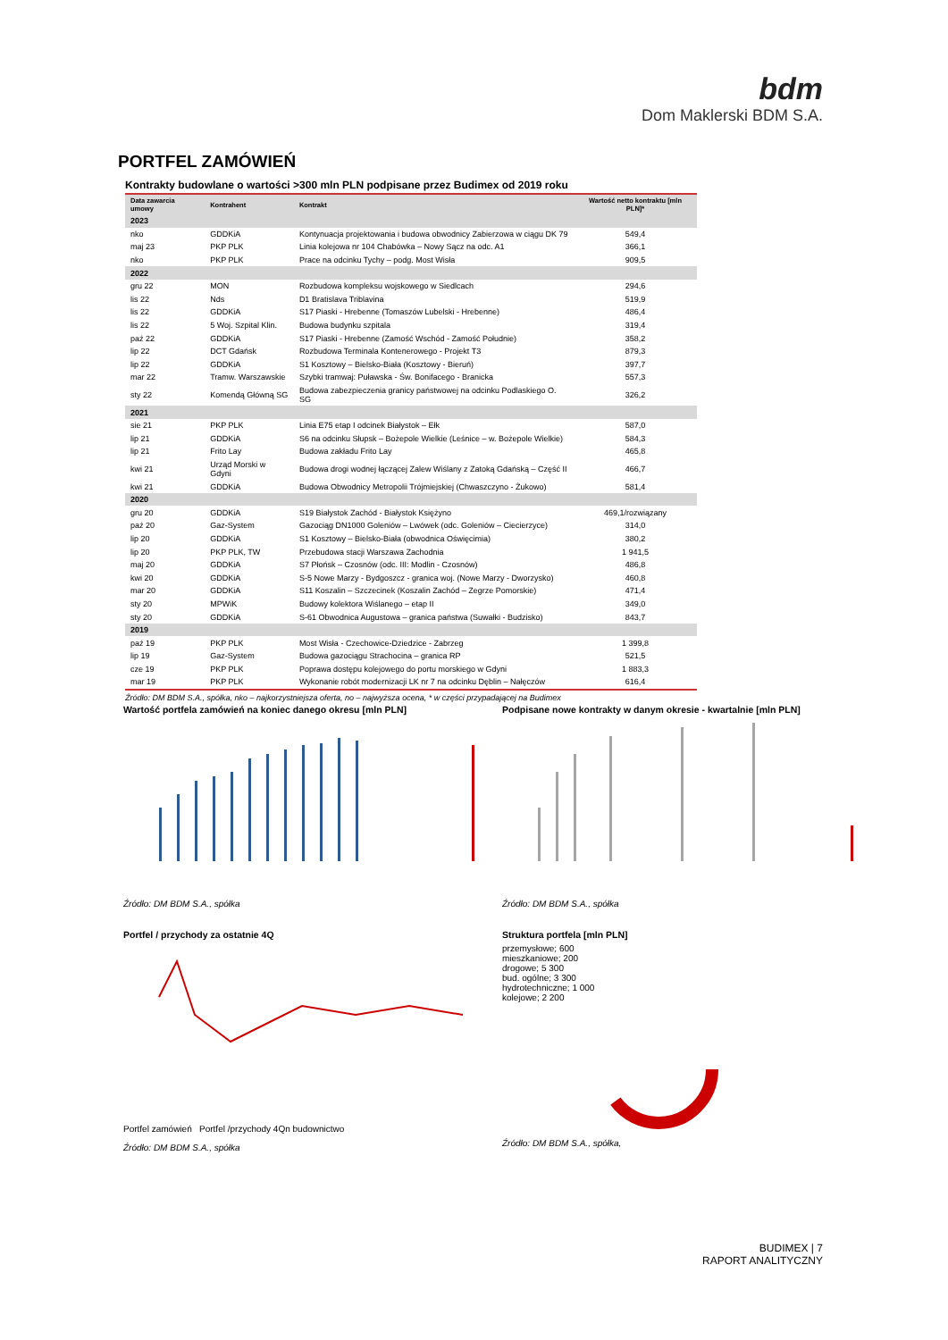bdm
Dom Maklerski BDM S.A.
PORTFEL ZAMÓWIEŃ
Kontrakty budowlane o wartości >300 mln PLN podpisane przez Budimex od 2019 roku
| Data zawarcia umowy | Kontrahent | Kontrakt | Wartość netto kontraktu [mln PLN]* |
| --- | --- | --- | --- |
| 2023 | | | |
| nko | GDDKiA | Kontynuacja projektowania i budowa obwodnicy Zabierzowa w ciągu DK 79 | 549,4 |
| maj 23 | PKP PLK | Linia kolejowa nr 104 Chabówka – Nowy Sącz na odc. A1 | 366,1 |
| nko | PKP PLK | Prace na odcinku Tychy – podg. Most Wisła | 909,5 |
| 2022 | | | |
| gru 22 | MON | Rozbudowa kompleksu wojskowego w Siedlcach | 294,6 |
| lis 22 | Nds | D1 Bratislava Triblavina | 519,9 |
| lis 22 | GDDKiA | S17 Piaski - Hrebenne (Tomaszów Lubelski - Hrebenne) | 486,4 |
| lis 22 | 5 Woj. Szpital Klin. | Budowa budynku szpitala | 319,4 |
| paź 22 | GDDKiA | S17 Piaski - Hrebenne (Zamość Wschód - Zamość Południe) | 358,2 |
| lip 22 | DCT Gdańsk | Rozbudowa Terminala Kontenerowego - Projekt T3 | 879,3 |
| lip 22 | GDDKiA | S1 Kosztowy – Bielsko-Biała (Kosztowy - Bieruń) | 397,7 |
| mar 22 | Tramw. Warszawskie | Szybki tramwaj: Puławska - Św. Bonifacego - Branicka | 557,3 |
| sty 22 | Komendą Główną SG | Budowa zabezpieczenia granicy państwowej na odcinku Podlaskiego O. SG | 326,2 |
| 2021 | | | |
| sie 21 | PKP PLK | Linia E75 etap I odcinek Białystok – Ełk | 587,0 |
| lip 21 | GDDKiA | S6 na odcinku Słupsk – Bożepole Wielkie (Leśnice – w. Bożepole Wielkie) | 584,3 |
| lip 21 | Frito Lay | Budowa zakładu Frito Lay | 465,8 |
| kwi 21 | Urząd Morski w Gdyni | Budowa drogi wodnej łączącej Zalew Wiślany z Zatoką Gdańską – Część II | 466,7 |
| kwi 21 | GDDKiA | Budowa Obwodnicy Metropolii Trójmiejskiej (Chwaszczyno - Żukowo) | 581,4 |
| 2020 | | | |
| gru 20 | GDDKiA | S19 Białystok Zachód - Białystok Księżyno | 469,1/rozwiązany |
| paź 20 | Gaz-System | Gazociąg DN1000 Goleniów – Lwówek (odc. Goleniów – Ciecierzyce) | 314,0 |
| lip 20 | GDDKiA | S1 Kosztowy – Bielsko-Biała (obwodnica Oświęcimia) | 380,2 |
| lip 20 | PKP PLK, TW | Przebudowa stacji Warszawa Zachodnia | 1 941,5 |
| maj 20 | GDDKiA | S7 Płońsk – Czosnów (odc. III: Modlin - Czosnów) | 486,8 |
| kwi 20 | GDDKiA | S-5 Nowe Marzy - Bydgoszcz - granica woj. (Nowe Marzy - Dworzysko) | 460,8 |
| mar 20 | GDDKiA | S11 Koszalin – Szczecinek (Koszalin Zachód – Zegrze Pomorskie) | 471,4 |
| sty 20 | MPWiK | Budowy kolektora Wiślanego – etap II | 349,0 |
| sty 20 | GDDKiA | S-61 Obwodnica Augustowa – granica państwa (Suwałki - Budzisko) | 843,7 |
| 2019 | | | |
| paź 19 | PKP PLK | Most Wisła - Czechowice-Dziedzice - Zabrzeg | 1 399,8 |
| lip 19 | Gaz-System | Budowa gazociągu Strachocina – granica RP | 521,5 |
| cze 19 | PKP PLK | Poprawa dostępu kolejowego do portu morskiego w Gdyni | 1 883,3 |
| mar 19 | PKP PLK | Wykonanie robót modernizacji LK nr 7 na odcinku Dęblin – Nałęczów | 616,4 |
Źródło: DM BDM S.A., spółka, nko – najkorzystniejsza oferta, no – najwyższa ocena, * w części przypadającej na Budimex
Wartość portfela zamówień na koniec danego okresu [mln PLN]
Źródło: DM BDM S.A., spółka
Podpisane nowe kontrakty w danym okresie - kwartalnie [mln PLN]
Źródło: DM BDM S.A., spółka
Portfel / przychody za ostatnie 4Q
Portfel zamówień Portfel /przychody 4Qn budownictwo
Źródło: DM BDM S.A., spółka
Struktura portfela [mln PLN]
przemysłowe; 600
mieszkaniowe; 200
drogowe; 5 300
bud. ogólne; 3 300
hydrotechniczne; 1 000
kolejowe; 2 200
Źródło: DM BDM S.A., spółka,
BUDIMEX | 7
RAPORT ANALITYCZNY